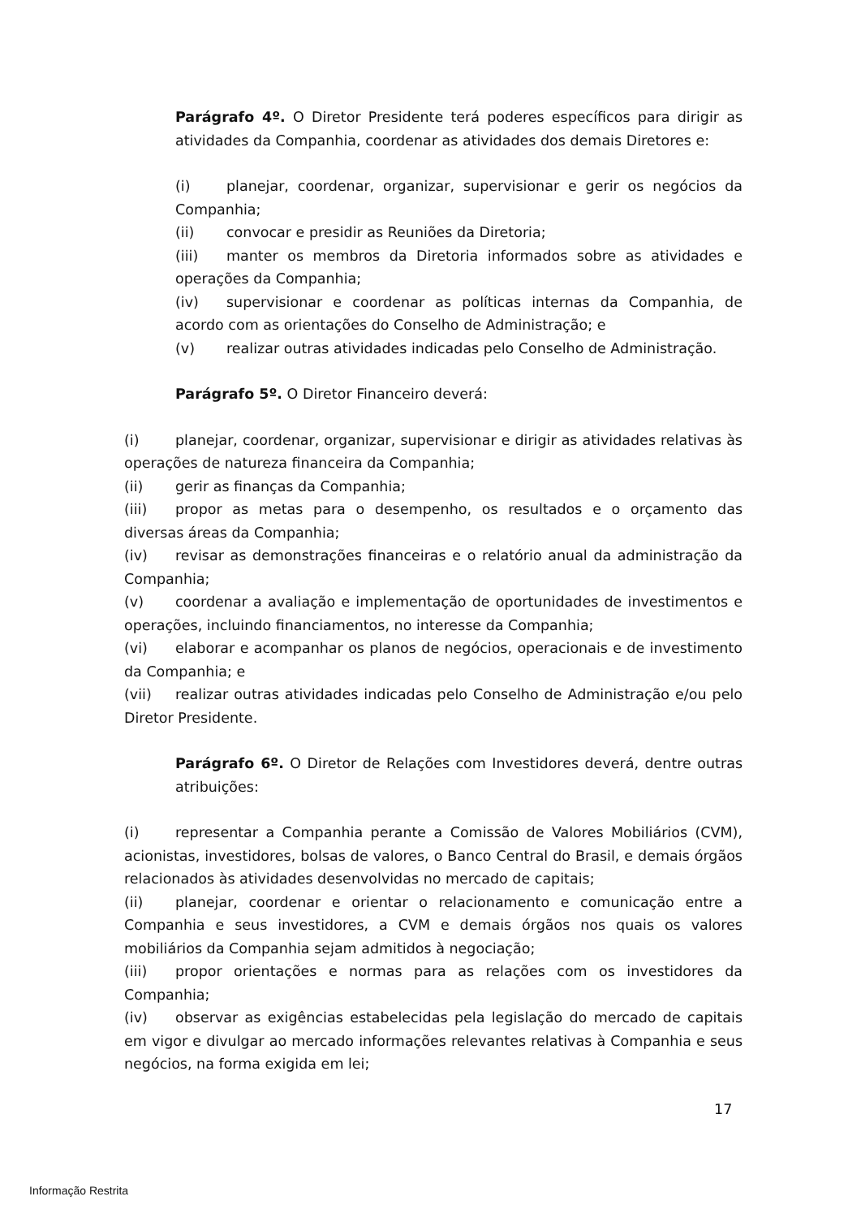Parágrafo 4º. O Diretor Presidente terá poderes específicos para dirigir as atividades da Companhia, coordenar as atividades dos demais Diretores e:
(i) planejar, coordenar, organizar, supervisionar e gerir os negócios da Companhia;
(ii) convocar e presidir as Reuniões da Diretoria;
(iii) manter os membros da Diretoria informados sobre as atividades e operações da Companhia;
(iv) supervisionar e coordenar as políticas internas da Companhia, de acordo com as orientações do Conselho de Administração; e
(v) realizar outras atividades indicadas pelo Conselho de Administração.
Parágrafo 5º. O Diretor Financeiro deverá:
(i) planejar, coordenar, organizar, supervisionar e dirigir as atividades relativas às operações de natureza financeira da Companhia;
(ii) gerir as finanças da Companhia;
(iii) propor as metas para o desempenho, os resultados e o orçamento das diversas áreas da Companhia;
(iv) revisar as demonstrações financeiras e o relatório anual da administração da Companhia;
(v) coordenar a avaliação e implementação de oportunidades de investimentos e operações, incluindo financiamentos, no interesse da Companhia;
(vi) elaborar e acompanhar os planos de negócios, operacionais e de investimento da Companhia; e
(vii) realizar outras atividades indicadas pelo Conselho de Administração e/ou pelo Diretor Presidente.
Parágrafo 6º. O Diretor de Relações com Investidores deverá, dentre outras atribuições:
(i) representar a Companhia perante a Comissão de Valores Mobiliários (CVM), acionistas, investidores, bolsas de valores, o Banco Central do Brasil, e demais órgãos relacionados às atividades desenvolvidas no mercado de capitais;
(ii) planejar, coordenar e orientar o relacionamento e comunicação entre a Companhia e seus investidores, a CVM e demais órgãos nos quais os valores mobiliários da Companhia sejam admitidos à negociação;
(iii) propor orientações e normas para as relações com os investidores da Companhia;
(iv) observar as exigências estabelecidas pela legislação do mercado de capitais em vigor e divulgar ao mercado informações relevantes relativas à Companhia e seus negócios, na forma exigida em lei;
17
Informação Restrita